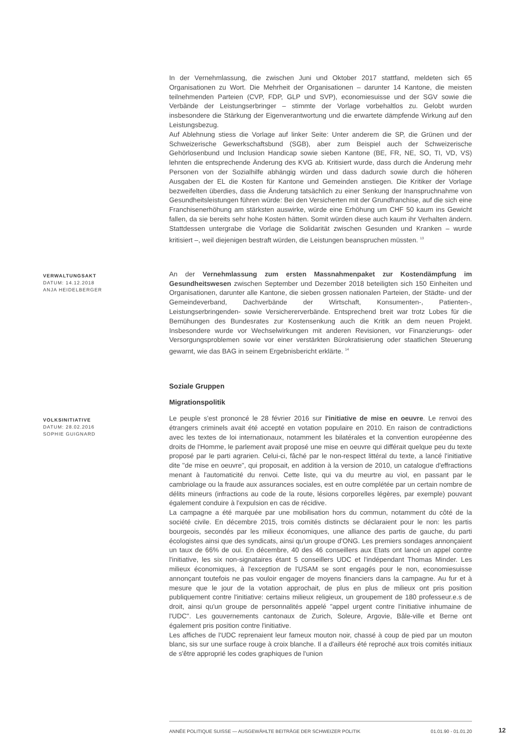In der Vernehmlassung, die zwischen Juni und Oktober 2017 stattfand, meldeten sich 65 Organisationen zu Wort. Die Mehrheit der Organisationen – darunter 14 Kantone, die meisten teilnehmenden Parteien (CVP, FDP, GLP und SVP), economiesuisse und der SGV sowie die Verbände der Leistungserbringer – stimmte der Vorlage vorbehaltlos zu. Gelobt wurden insbesondere die Stärkung der Eigenverantwortung und die erwartete dämpfende Wirkung auf den Leistungsbezug.
Auf Ablehnung stiess die Vorlage auf linker Seite: Unter anderem die SP, die Grünen und der Schweizerische Gewerkschaftsbund (SGB), aber zum Beispiel auch der Schweizerische Gehörlosenbund und Inclusion Handicap sowie sieben Kantone (BE, FR, NE, SO, TI, VD, VS) lehnten die entsprechende Änderung des KVG ab. Kritisiert wurde, dass durch die Änderung mehr Personen von der Sozialhilfe abhängig würden und dass dadurch sowie durch die höheren Ausgaben der EL die Kosten für Kantone und Gemeinden anstiegen. Die Kritiker der Vorlage bezweifelten überdies, dass die Änderung tatsächlich zu einer Senkung der Inanspruchnahme von Gesundheitsleistungen führen würde: Bei den Versicherten mit der Grundfranchise, auf die sich eine Franchisenerhöhung am stärksten auswirke, würde eine Erhöhung um CHF 50 kaum ins Gewicht fallen, da sie bereits sehr hohe Kosten hätten. Somit würden diese auch kaum ihr Verhalten ändern. Stattdessen untergrabe die Vorlage die Solidarität zwischen Gesunden und Kranken – wurde kritisiert –, weil diejenigen bestraft würden, die Leistungen beanspruchen müssten. <sup>13</sup>
VERWALTUNGSAKT
DATUM: 14.12.2018
ANJA HEIDELBERGER
An der Vernehmlassung zum ersten Massnahmenpaket zur Kostendämpfung im Gesundheitswesen zwischen September und Dezember 2018 beteiligten sich 150 Einheiten und Organisationen, darunter alle Kantone, die sieben grossen nationalen Parteien, der Städte- und der Gemeindeverband, Dachverbände der Wirtschaft, Konsumenten-, Patienten-, Leistungserbringenden- sowie Versichererverbände. Entsprechend breit war trotz Lobes für die Bemühungen des Bundesrates zur Kostensenkung auch die Kritik an dem neuen Projekt. Insbesondere wurde vor Wechselwirkungen mit anderen Revisionen, vor Finanzierungs- oder Versorgungsproblemen sowie vor einer verstärkten Bürokratisierung oder staatlichen Steuerung gewarnt, wie das BAG in seinem Ergebnisbericht erklärte. <sup>14</sup>
Soziale Gruppen
Migrationspolitik
VOLKSINITIATIVE
DATUM: 28.02.2016
SOPHIE GUIGNARD
Le peuple s'est prononcé le 28 février 2016 sur l'initiative de mise en oeuvre. Le renvoi des étrangers criminels avait été accepté en votation populaire en 2010. En raison de contradictions avec les textes de loi internationaux, notamment les bilatérales et la convention européenne des droits de l'Homme, le parlement avait proposé une mise en oeuvre qui différait quelque peu du texte proposé par le parti agrarien. Celui-ci, fâché par le non-respect littéral du texte, a lancé l'initiative dite "de mise en oeuvre", qui proposait, en addition à la version de 2010, un catalogue d'effractions menant à l'automaticité du renvoi. Cette liste, qui va du meurtre au viol, en passant par le cambriolage ou la fraude aux assurances sociales, est en outre complétée par un certain nombre de délits mineurs (infractions au code de la route, lésions corporelles légères, par exemple) pouvant également conduire à l'expulsion en cas de récidive.
La campagne a été marquée par une mobilisation hors du commun, notamment du côté de la société civile. En décembre 2015, trois comités distincts se déclaraient pour le non: les partis bourgeois, secondés par les milieux économiques, une alliance des partis de gauche, du parti écologistes ainsi que des syndicats, ainsi qu'un groupe d'ONG. Les premiers sondages annonçaient un taux de 66% de oui. En décembre, 40 des 46 conseillers aux Etats ont lancé un appel contre l'initiative, les six non-signataires étant 5 conseillers UDC et l'indépendant Thomas Minder. Les milieux économiques, à l'exception de l'USAM se sont engagés pour le non, economiesuisse annonçant toutefois ne pas vouloir engager de moyens financiers dans la campagne. Au fur et à mesure que le jour de la votation approchait, de plus en plus de milieux ont pris position publiquement contre l'initiative: certains milieux religieux, un groupement de 180 professeur.e.s de droit, ainsi qu'un groupe de personnalités appelé "appel urgent contre l'initiative inhumaine de l'UDC". Les gouvernements cantonaux de Zurich, Soleure, Argovie, Bâle-ville et Berne ont également pris position contre l'initiative.
Les affiches de l'UDC reprenaient leur fameux mouton noir, chassé à coup de pied par un mouton blanc, sis sur une surface rouge à croix blanche. Il a d'ailleurs été reproché aux trois comités initiaux de s'être approprié les codes graphiques de l'union
ANNÉE POLITIQUE SUISSE — AUSGEWÄHLTE BEITRÄGE DER SCHWEIZER POLITIK 01.01.90 - 01.01.20
12